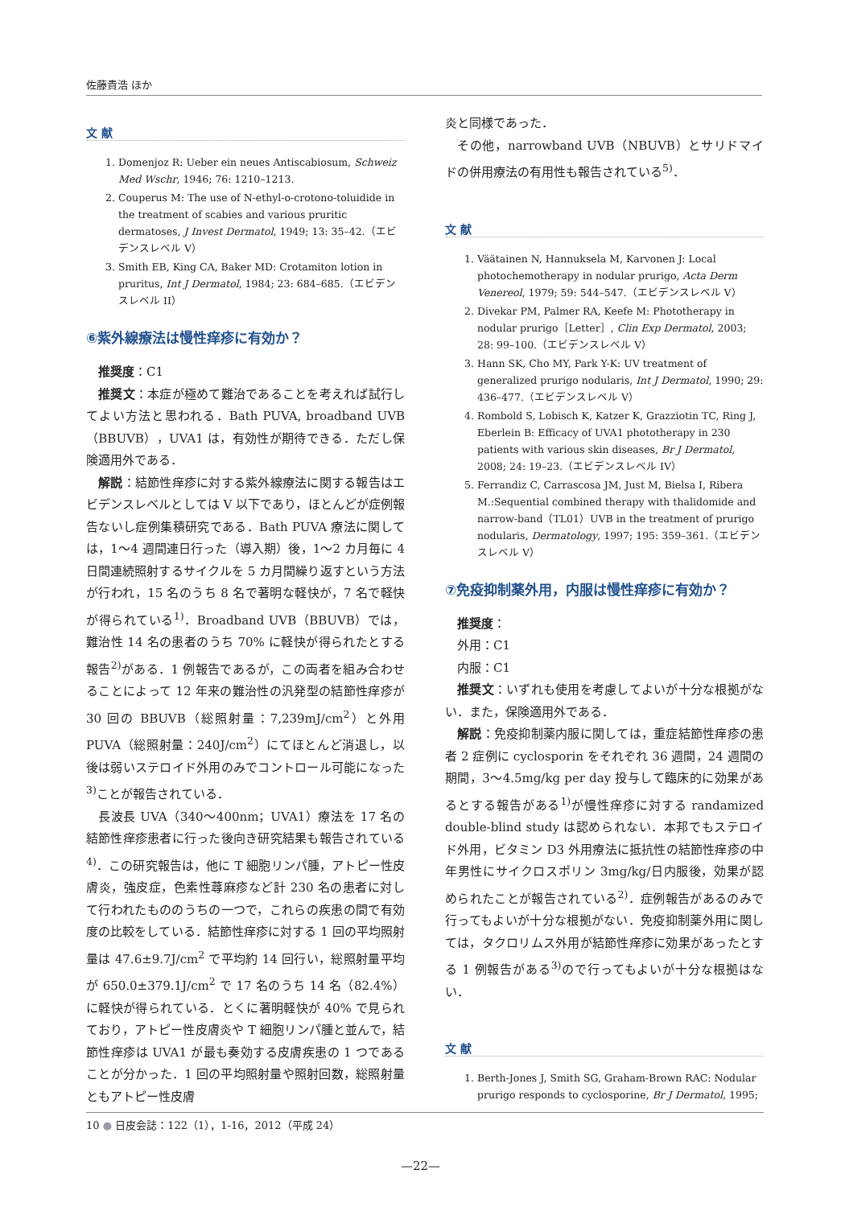佐藤貴浩 ほか
文 献
1. Domenjoz R: Ueber ein neues Antiscabiosum, Schweiz Med Wschr, 1946; 76: 1210–1213.
2. Couperus M: The use of N-ethyl-o-crotono-toluidide in the treatment of scabies and various pruritic dermatoses, J Invest Dermatol, 1949; 13: 35–42.（エビデンスレベル V）
3. Smith EB, King CA, Baker MD: Crotamiton lotion in pruritus, Int J Dermatol, 1984; 23: 684–685.（エビデンスレベル II）
⑥紫外線療法は慢性痒疹に有効か？
推奨度：C1
推奨文：本症が極めて難治であることを考えれば試行してよい方法と思われる．Bath PUVA, broadband UVB（BBUVB），UVA1 は，有効性が期待できる．ただし保険適用外である．
解説：結節性痒疹に対する紫外線療法に関する報告はエビデンスレベルとしては V 以下であり，ほとんどが症例報告ないし症例集積研究である．Bath PUVA 療法に関しては，1〜4 週間連日行った（導入期）後，1〜2 カ月毎に 4 日間連続照射するサイクルを 5 カ月間繰り返すという方法が行われ，15 名のうち 8 名で著明な軽快が，7 名で軽快が得られている<sup>1)</sup>．Broadband UVB（BBUVB）では，難治性 14 名の患者のうち 70% に軽快が得られたとする報告<sup>2)</sup>がある．1 例報告であるが，この両者を組み合わせることによって 12 年来の難治性の汎発型の結節性痒疹が 30 回の BBUVB（総照射量：7,239mJ/cm<sup>2</sup>）と外用 PUVA（総照射量：240J/cm<sup>2</sup>）にてほとんど消退し，以後は弱いステロイド外用のみでコントロール可能になった<sup>3)</sup>ことが報告されている．
長波長 UVA（340〜400nm；UVA1）療法を 17 名の結節性痒疹患者に行った後向き研究結果も報告されている<sup>4)</sup>．この研究報告は，他に T 細胞リンパ腫，アトピー性皮膚炎，強皮症，色素性蕁麻疹など計 230 名の患者に対して行われたもののうちの一つで，これらの疾患の間で有効度の比較をしている．結節性痒疹に対する 1 回の平均照射量は 47.6±9.7J/cm<sup>2</sup> で平均約 14 回行い，総照射量平均が 650.0±379.1J/cm<sup>2</sup> で 17 名のうち 14 名（82.4%）に軽快が得られている．とくに著明軽快が 40% で見られており，アトピー性皮膚炎や T 細胞リンパ腫と並んで，結節性痒疹は UVA1 が最も奏効する皮膚疾患の 1 つであることが分かった．1 回の平均照射量や照射回数，総照射量ともアトピー性皮膚
炎と同様であった．
その他，narrowband UVB（NBUVB）とサリドマイドの併用療法の有用性も報告されている<sup>5)</sup>．
文 献
1. Väätainen N, Hannuksela M, Karvonen J: Local photochemotherapy in nodular prurigo, Acta Derm Venereol, 1979; 59: 544–547.（エビデンスレベル V）
2. Divekar PM, Palmer RA, Keefe M: Phototherapy in nodular prurigo［Letter］, Clin Exp Dermatol, 2003; 28: 99–100.（エビデンスレベル V）
3. Hann SK, Cho MY, Park Y-K: UV treatment of generalized prurigo nodularis, Int J Dermatol, 1990; 29: 436–477.（エビデンスレベル V）
4. Rombold S, Lobisch K, Katzer K, Grazziotin TC, Ring J, Eberlein B: Efficacy of UVA1 phototherapy in 230 patients with various skin diseases, Br J Dermatol, 2008; 24: 19–23.（エビデンスレベル IV）
5. Ferrandiz C, Carrascosa JM, Just M, Bielsa I, Ribera M.:Sequential combined therapy with thalidomide and narrow-band（TL01）UVB in the treatment of prurigo nodularis, Dermatology, 1997; 195: 359–361.（エビデンスレベル V）
⑦免疫抑制薬外用，内服は慢性痒疹に有効か？
推奨度：
外用：C1
内服：C1
推奨文：いずれも使用を考慮してよいが十分な根拠がない．また，保険適用外である．
解説：免疫抑制薬内服に関しては，重症結節性痒疹の患者 2 症例に cyclosporin をそれぞれ 36 週間，24 週間の期間，3〜4.5mg/kg per day 投与して臨床的に効果があるとする報告がある<sup>1)</sup>が慢性痒疹に対する randamized double-blind study は認められない．本邦でもステロイド外用，ビタミン D3 外用療法に抵抗性の結節性痒疹の中年男性にサイクロスポリン 3mg/kg/日内服後，効果が認められたことが報告されている<sup>2)</sup>．症例報告があるのみで行ってもよいが十分な根拠がない．免疫抑制薬外用に関しては，タクロリムス外用が結節性痒疹に効果があったとする 1 例報告がある<sup>3)</sup>ので行ってもよいが十分な根拠はない．
文 献
1. Berth-Jones J, Smith SG, Graham-Brown RAC: Nodular prurigo responds to cyclosporine, Br J Dermatol, 1995;
10 ● 日皮会誌：122（1），1-16，2012（平成 24）
—22—